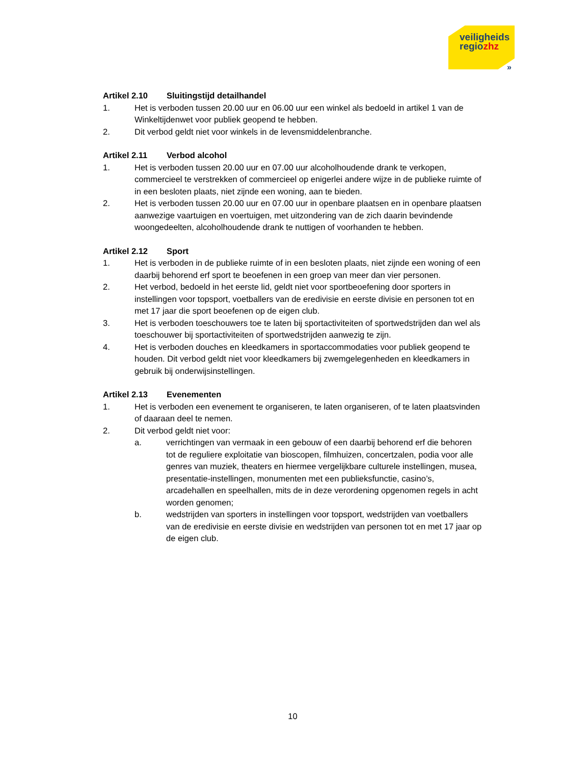veiligheids
regiozhz
»
Artikel 2.10 Sluitingstijd detailhandel
1. Het is verboden tussen 20.00 uur en 06.00 uur een winkel als bedoeld in artikel 1 van de Winkeltijdenwet voor publiek geopend te hebben.
2. Dit verbod geldt niet voor winkels in de levensmiddelenbranche.
Artikel 2.11 Verbod alcohol
1. Het is verboden tussen 20.00 uur en 07.00 uur alcoholhoudende drank te verkopen, commercieel te verstrekken of commercieel op enigerlei andere wijze in de publieke ruimte of in een besloten plaats, niet zijnde een woning, aan te bieden.
2. Het is verboden tussen 20.00 uur en 07.00 uur in openbare plaatsen en in openbare plaatsen aanwezige vaartuigen en voertuigen, met uitzondering van de zich daarin bevindende woongedeelten, alcoholhoudende drank te nuttigen of voorhanden te hebben.
Artikel 2.12 Sport
1. Het is verboden in de publieke ruimte of in een besloten plaats, niet zijnde een woning of een daarbij behorend erf sport te beoefenen in een groep van meer dan vier personen.
2. Het verbod, bedoeld in het eerste lid, geldt niet voor sportbeoefening door sporters in instellingen voor topsport, voetballers van de eredivisie en eerste divisie en personen tot en met 17 jaar die sport beoefenen op de eigen club.
3. Het is verboden toeschouwers toe te laten bij sportactiviteiten of sportwedstrijden dan wel als toeschouwer bij sportactiviteiten of sportwedstrijden aanwezig te zijn.
4. Het is verboden douches en kleedkamers in sportaccommodaties voor publiek geopend te houden. Dit verbod geldt niet voor kleedkamers bij zwemgelegenheden en kleedkamers in gebruik bij onderwijsinstellingen.
Artikel 2.13 Evenementen
1. Het is verboden een evenement te organiseren, te laten organiseren, of te laten plaatsvinden of daaraan deel te nemen.
2. Dit verbod geldt niet voor:
a. verrichtingen van vermaak in een gebouw of een daarbij behorend erf die behoren tot de reguliere exploitatie van bioscopen, filmhuizen, concertzalen, podia voor alle genres van muziek, theaters en hiermee vergelijkbare culturele instellingen, musea, presentatie-instellingen, monumenten met een publieksfunctie, casino’s, arcadehallen en speelhallen, mits de in deze verordening opgenomen regels in acht worden genomen;
b. wedstrijden van sporters in instellingen voor topsport, wedstrijden van voetballers van de eredivisie en eerste divisie en wedstrijden van personen tot en met 17 jaar op de eigen club.
10